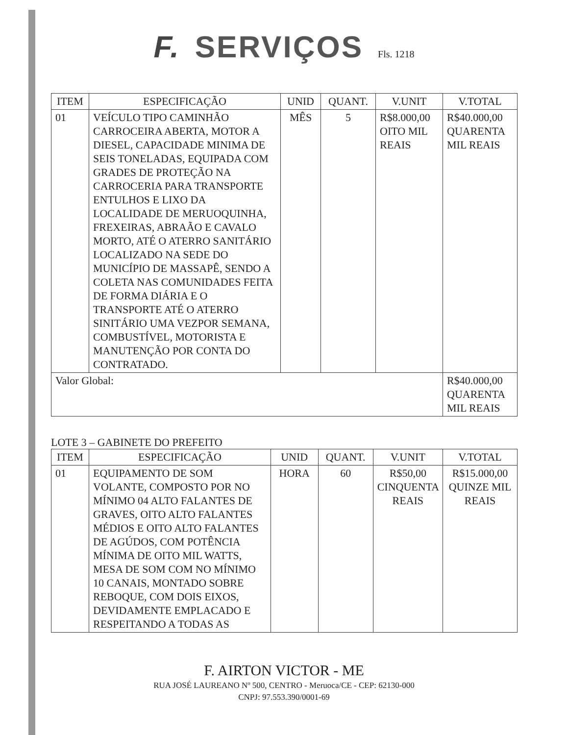F. SERVIÇOS Fls. 1218
| ITEM | ESPECIFICAÇÃO | UNID | QUANT. | V.UNIT | V.TOTAL |
| --- | --- | --- | --- | --- | --- |
| 01 | VEÍCULO TIPO CAMINHÃO CARROCEIRA ABERTA, MOTOR A DIESEL, CAPACIDADE MINIMA DE SEIS TONELADAS, EQUIPADA COM GRADES DE PROTEÇÃO NA CARROCERIA PARA TRANSPORTE ENTULHOS E LIXO DA LOCALIDADE DE MERUOQUINHA, FREXEIRAS, ABRAÃO E CAVALO MORTO, ATÉ O ATERRO SANITÁRIO LOCALIZADO NA SEDE DO MUNICÍPIO DE MASSAPÊ, SENDO A COLETA NAS COMUNIDADES FEITA DE FORMA DIÁRIA E O TRANSPORTE ATÉ O ATERRO SINITÁRIO UMA VEZPOR SEMANA, COMBUSTÍVEL, MOTORISTA E MANUTENÇÃO POR CONTA DO CONTRATADO. | MÊS | 5 | R$8.000,00 OITO MIL REAIS | R$40.000,00 QUARENTA MIL REAIS |
| Valor Global: | | | | | R$40.000,00 QUARENTA MIL REAIS |
LOTE 3 – GABINETE DO PREFEITO
| ITEM | ESPECIFICAÇÃO | UNID | QUANT. | V.UNIT | V.TOTAL |
| --- | --- | --- | --- | --- | --- |
| 01 | EQUIPAMENTO DE SOM VOLANTE, COMPOSTO POR NO MÍNIMO 04 ALTO FALANTES DE GRAVES, OITO ALTO FALANTES MÉDIOS E OITO ALTO FALANTES DE AGÚDOS, COM POTÊNCIA MÍNIMA DE OITO MIL WATTS, MESA DE SOM COM NO MÍNIMO 10 CANAIS, MONTADO SOBRE REBOQUE, COM DOIS EIXOS, DEVIDAMENTE EMPLACADO E RESPEITANDO A TODAS AS | HORA | 60 | R$50,00 CINQUENTA REAIS | R$15.000,00 QUINZE MIL REAIS |
F. AIRTON VICTOR - ME
RUA JOSÉ LAUREANO Nº 500, CENTRO - Meruoca/CE - CEP: 62130-000
CNPJ: 97.553.390/0001-69